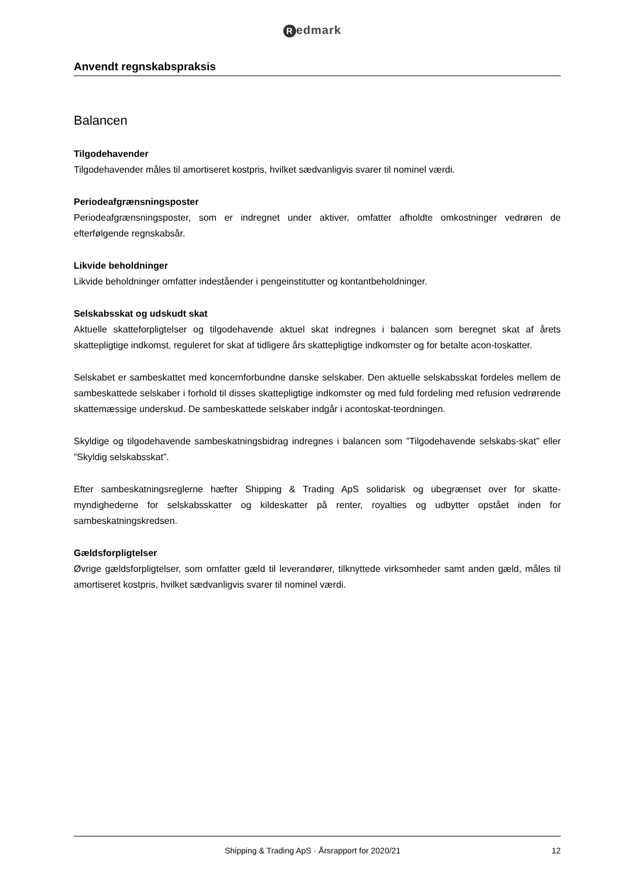Redmark
Anvendt regnskabspraksis
Balancen
Tilgodehavender
Tilgodehavender måles til amortiseret kostpris, hvilket sædvanligvis svarer til nominel værdi.
Periodeafgrænsningsposter
Periodeafgrænsningsposter, som er indregnet under aktiver, omfatter afholdte omkostninger vedrøren de efterfølgende regnskabsår.
Likvide beholdninger
Likvide beholdninger omfatter indeståender i pengeinstitutter og kontantbeholdninger.
Selskabsskat og udskudt skat
Aktuelle skatteforpligtelser og tilgodehavende aktuel skat indregnes i balancen som beregnet skat af årets skattepligtige indkomst, reguleret for skat af tidligere års skattepligtige indkomster og for betalte acon-toskatter.
Selskabet er sambeskattet med koncernforbundne danske selskaber. Den aktuelle selskabsskat fordeles mellem de sambeskattede selskaber i forhold til disses skattepligtige indkomster og med fuld fordeling med refusion vedrørende skattemæssige underskud. De sambeskattede selskaber indgår i acontoskat-teordningen.
Skyldige og tilgodehavende sambeskatningsbidrag indregnes i balancen som ”Tilgodehavende selskabs-skat” eller ”Skyldig selskabsskat”.
Efter sambeskatningsreglerne hæfter Shipping & Trading ApS solidarisk og ubegrænset over for skatte-myndighederne for selskabsskatter og kildeskatter på renter, royalties og udbytter opstået inden for sambeskatningskredsen.
Gældsforpligtelser
Øvrige gældsforpligtelser, som omfatter gæld til leverandører, tilknyttede virksomheder samt anden gæld, måles til amortiseret kostpris, hvilket sædvanligvis svarer til nominel værdi.
Shipping & Trading ApS · Årsrapport for 2020/21
12